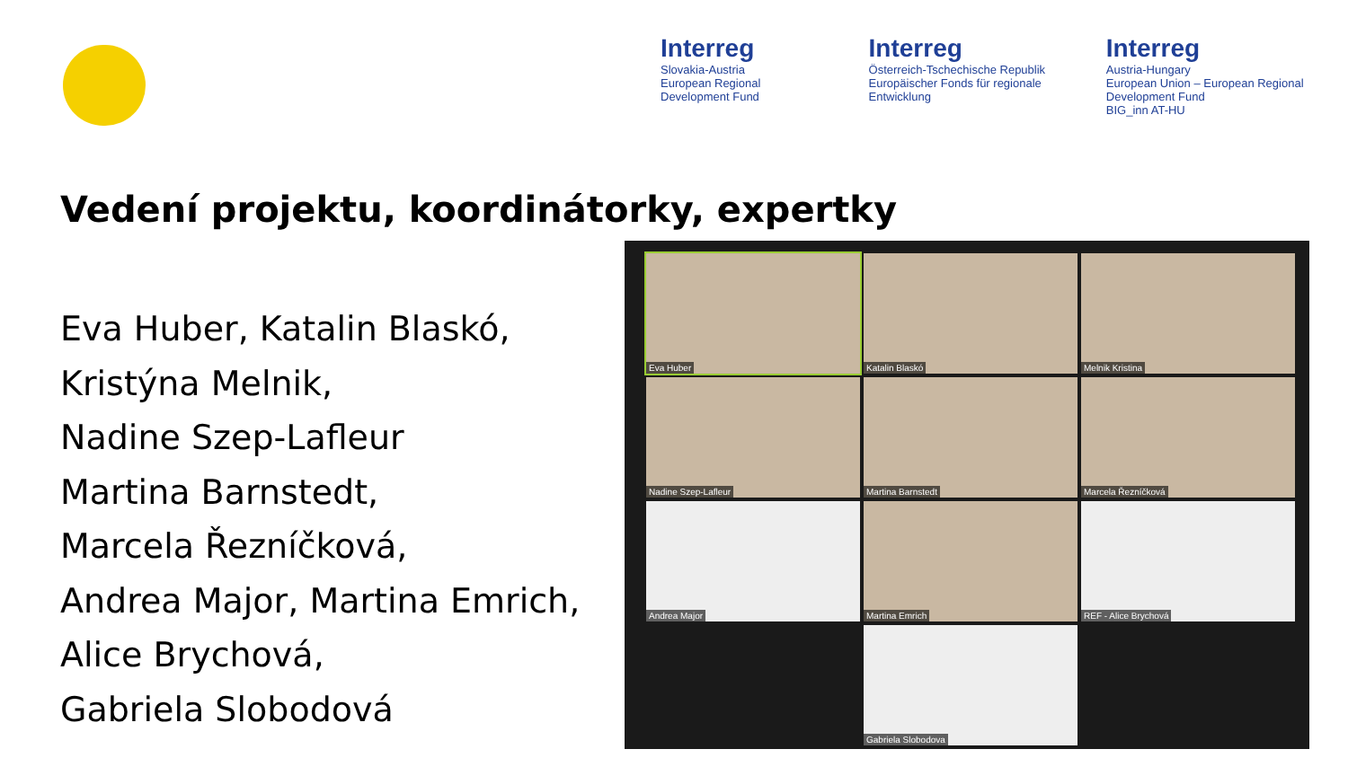Interreg
Slovakia-Austria
European Regional Development Fund
Interreg
Österreich-Tschechische Republik
Europäischer Fonds für regionale Entwicklung
Interreg
Austria-Hungary
European Union – European Regional Development Fund
BIG_inn AT-HU
Vedení projektu, koordinátorky, expertky
Eva Huber, Katalin Blaskó,
Kristýna Melnik,
Nadine Szep-Lafleur
Martina Barnstedt,
Marcela Řezníčková,
Andrea Major, Martina Emrich,
Alice Brychová,
Gabriela Slobodová
Eva Huber
Katalin Blaskó
Melnik Kristina
Nadine Szep-Lafleur
Martina Barnstedt
Marcela Řezníčková
Andrea Major
Martina Emrich
REF - Alice Brychová
Gabriela Slobodova